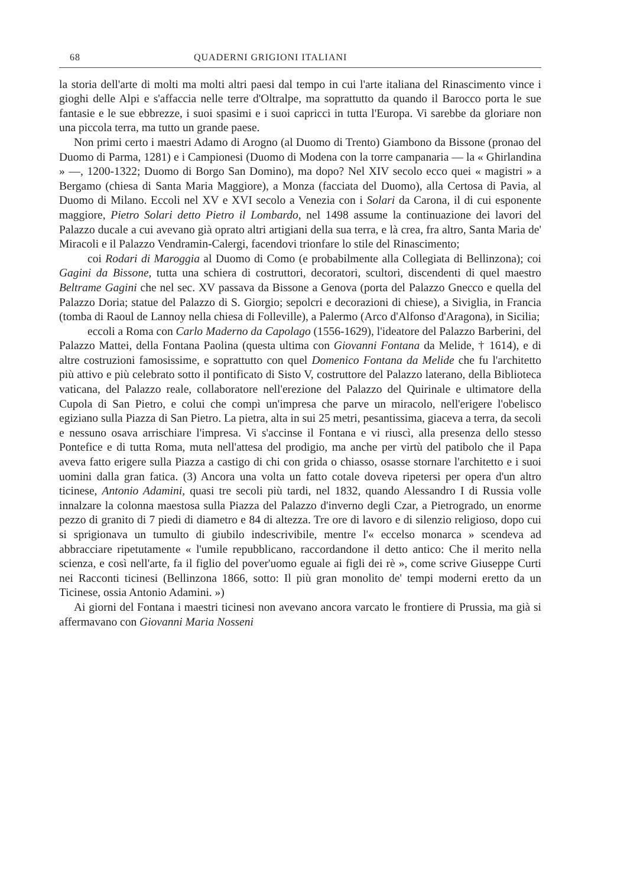68 QUADERNI GRIGIONI ITALIANI
la storia dell'arte di molti ma molti altri paesi dal tempo in cui l'arte italiana del Rinascimento vince i gioghi delle Alpi e s'affaccia nelle terre d'Oltralpe, ma soprattutto da quando il Barocco porta le sue fantasie e le sue ebbrezze, i suoi spasimi e i suoi capricci in tutta l'Europa. Vi sarebbe da gloriare non una piccola terra, ma tutto un grande paese.
Non primi certo i maestri Adamo di Arogno (al Duomo di Trento) Giambono da Bissone (pronao del Duomo di Parma, 1281) e i Campionesi (Duomo di Modena con la torre campanaria — la « Ghirlandina » —, 1200-1322; Duomo di Borgo San Domino), ma dopo? Nel XIV secolo ecco quei « magistri » a Bergamo (chiesa di Santa Maria Maggiore), a Monza (facciata del Duomo), alla Certosa di Pavia, al Duomo di Milano. Eccoli nel XV e XVI secolo a Venezia con i Solari da Carona, il di cui esponente maggiore, Pietro Solari detto Pietro il Lombardo, nel 1498 assume la continuazione dei lavori del Palazzo ducale a cui avevano già oprato altri artigiani della sua terra, e là crea, fra altro, Santa Maria de' Miracoli e il Palazzo Vendramin-Calergi, facendovi trionfare lo stile del Rinascimento;
coi Rodari di Maroggia al Duomo di Como (e probabilmente alla Collegiata di Bellinzona); coi Gagini da Bissone, tutta una schiera di costruttori, decoratori, scultori, discendenti di quel maestro Beltrame Gagini che nel sec. XV passava da Bissone a Genova (porta del Palazzo Gnecco e quella del Palazzo Doria; statue del Palazzo di S. Giorgio; sepolcri e decorazioni di chiese), a Siviglia, in Francia (tomba di Raoul de Lannoy nella chiesa di Folleville), a Palermo (Arco d'Alfonso d'Aragona), in Sicilia;
eccoli a Roma con Carlo Maderno da Capolago (1556-1629), l'ideatore del Palazzo Barberini, del Palazzo Mattei, della Fontana Paolina (questa ultima con Giovanni Fontana da Melide, † 1614), e di altre costruzioni famosissime, e soprattutto con quel Domenico Fontana da Melide che fu l'architetto più attivo e più celebrato sotto il pontificato di Sisto V, costruttore del Palazzo laterano, della Biblioteca vaticana, del Palazzo reale, collaboratore nell'erezione del Palazzo del Quirinale e ultimatore della Cupola di San Pietro, e colui che compì un'impresa che parve un miracolo, nell'erigere l'obelisco egiziano sulla Piazza di San Pietro. La pietra, alta in sui 25 metri, pesantissima, giaceva a terra, da secoli e nessuno osava arrischiare l'impresa. Vi s'accinse il Fontana e vi riuscì, alla presenza dello stesso Pontefice e di tutta Roma, muta nell'attesa del prodigio, ma anche per virtù del patibolo che il Papa aveva fatto erigere sulla Piazza a castigo di chi con grida o chiasso, osasse stornare l'architetto e i suoi uomini dalla gran fatica. (3) Ancora una volta un fatto cotale doveva ripetersi per opera d'un altro ticinese, Antonio Adamini, quasi tre secoli più tardi, nel 1832, quando Alessandro I di Russia volle innalzare la colonna maestosa sulla Piazza del Palazzo d'inverno degli Czar, a Pietrogrado, un enorme pezzo di granito di 7 piedi di diametro e 84 di altezza. Tre ore di lavoro e di silenzio religioso, dopo cui si sprigionava un tumulto di giubilo indescrivibile, mentre l'« eccelso monarca » scendeva ad abbracciare ripetutamente « l'umile repubblicano, raccordandone il detto antico: Che il merito nella scienza, e così nell'arte, fa il figlio del pover'uomo eguale ai figli dei rè », come scrive Giuseppe Curti nei Racconti ticinesi (Bellinzona 1866, sotto: Il più gran monolito de' tempi moderni eretto da un Ticinese, ossia Antonio Adamini. »)
Ai giorni del Fontana i maestri ticinesi non avevano ancora varcato le frontiere di Prussia, ma già si affermavano con Giovanni Maria Nosseni